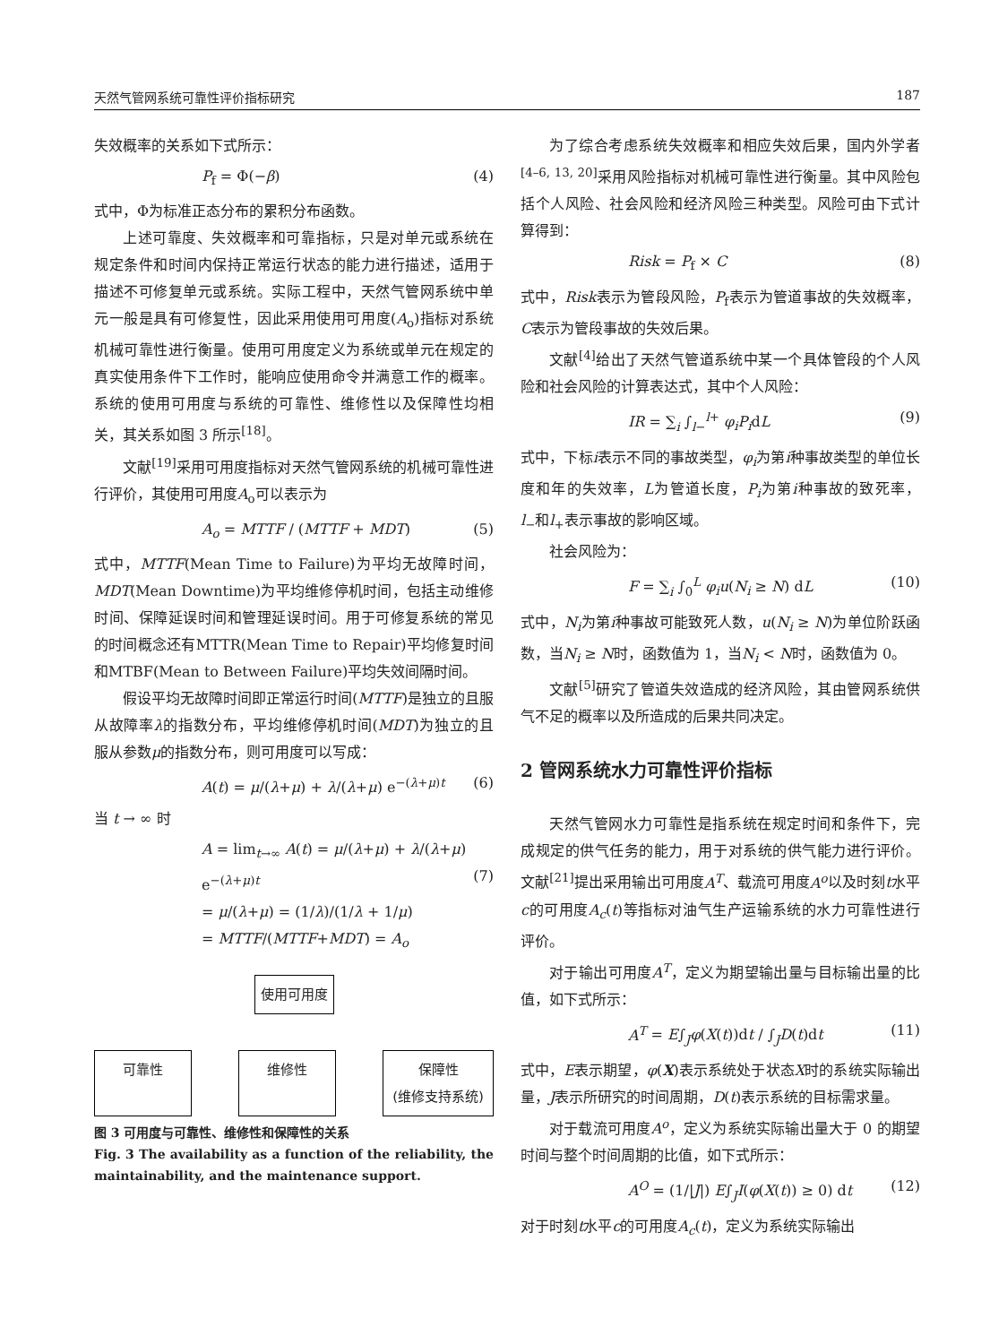天然气管网系统可靠性评价指标研究 187
失效概率的关系如下式所示：
P<sub>f</sub> = Φ(−β) (4)
式中，Φ为标准正态分布的累积分布函数。
上述可靠度、失效概率和可靠指标，只是对单元或系统在规定条件和时间内保持正常运行状态的能力进行描述，适用于描述不可修复单元或系统。实际工程中，天然气管网系统中单元一般是具有可修复性，因此采用使用可用度(A<sub>o</sub>)指标对系统机械可靠性进行衡量。使用可用度定义为系统或单元在规定的真实使用条件下工作时，能响应使用命令并满意工作的概率。系统的使用可用度与系统的可靠性、维修性以及保障性均相关，其关系如图 3 所示<sup>[18]</sup>。
文献<sup>[19]</sup>采用可用度指标对天然气管网系统的机械可靠性进行评价，其使用可用度A<sub>o</sub>可以表示为
A<sub>o</sub> = MTTF / (MTTF + MDT) (5)
式中，MTTF(Mean Time to Failure)为平均无故障时间，MDT(Mean Downtime)为平均维修停机时间，包括主动维修时间、保障延误时间和管理延误时间。用于可修复系统的常见的时间概念还有MTTR(Mean Time to Repair)平均修复时间和MTBF(Mean to Between Failure)平均失效间隔时间。
假设平均无故障时间即正常运行时间(MTTF)是独立的且服从故障率λ的指数分布，平均维修停机时间(MDT)为独立的且服从参数μ的指数分布，则可用度可以写成：
A(t) = μ/(λ+μ) + λ/(λ+μ) e<sup>−(λ+μ)t</sup> (6)
当 t → ∞ 时
A = lim<sub>t→∞</sub> A(t) = μ/(λ+μ) + λ/(λ+μ) e<sup>−(λ+μ)t</sup>
= μ/(λ+μ) = (1/λ)/(1/λ + 1/μ)
= MTTF/(MTTF+MDT) = A<sub>o</sub>
(7)
使用可用度
可靠性 维修性 保障性
(维修支持系统)
图 3 可用度与可靠性、维修性和保障性的关系
Fig. 3 The availability as a function of the reliability, the maintainability, and the maintenance support.
为了综合考虑系统失效概率和相应失效后果，国内外学者<sup>[4–6, 13, 20]</sup>采用风险指标对机械可靠性进行衡量。其中风险包括个人风险、社会风险和经济风险三种类型。风险可由下式计算得到：
Risk = P<sub>f</sub> × C (8)
式中，Risk表示为管段风险，P<sub>f</sub>表示为管道事故的失效概率，C表示为管段事故的失效后果。
文献<sup>[4]</sup>给出了天然气管道系统中某一个具体管段的个人风险和社会风险的计算表达式，其中个人风险：
IR = ∑<sub>i</sub> ∫<sub>l−</sub><sup>l+</sup> φ<sub>i</sub>P<sub>i</sub>dL (9)
式中，下标i表示不同的事故类型，φ<sub>i</sub>为第i种事故类型的单位长度和年的失效率，L为管道长度，P<sub>i</sub>为第i种事故的致死率，l<sub>−</sub>和l<sub>+</sub>表示事故的影响区域。
社会风险为：
F = ∑<sub>i</sub> ∫<sub>0</sub><sup>L</sup> φ<sub>i</sub>u(N<sub>i</sub> ≥ N) dL (10)
式中，N<sub>i</sub>为第i种事故可能致死人数，u(N<sub>i</sub> ≥ N)为单位阶跃函数，当N<sub>i</sub> ≥ N时，函数值为 1，当N<sub>i</sub> < N时，函数值为 0。
文献<sup>[5]</sup>研究了管道失效造成的经济风险，其由管网系统供气不足的概率以及所造成的后果共同决定。
2 管网系统水力可靠性评价指标
天然气管网水力可靠性是指系统在规定时间和条件下，完成规定的供气任务的能力，用于对系统的供气能力进行评价。文献<sup>[21]</sup>提出采用输出可用度A<sup>T</sup>、载流可用度A<sup>o</sup>以及时刻t水平c的可用度A<sub>c</sub>(t)等指标对油气生产运输系统的水力可靠性进行评价。
对于输出可用度A<sup>T</sup>，定义为期望输出量与目标输出量的比值，如下式所示：
A<sup>T</sup> = E∫<sub>J</sub>φ(X(t))dt / ∫<sub>J</sub>D(t)dt (11)
式中，E表示期望，φ(X)表示系统处于状态X时的系统实际输出量，J表示所研究的时间周期，D(t)表示系统的目标需求量。
对于载流可用度A<sup>o</sup>，定义为系统实际输出量大于 0 的期望时间与整个时间周期的比值，如下式所示：
A<sup>O</sup> = (1/|J|) E∫<sub>J</sub>I(φ(X(t)) ≥ 0) dt (12)
对于时刻t水平c的可用度A<sub>c</sub>(t)，定义为系统实际输出